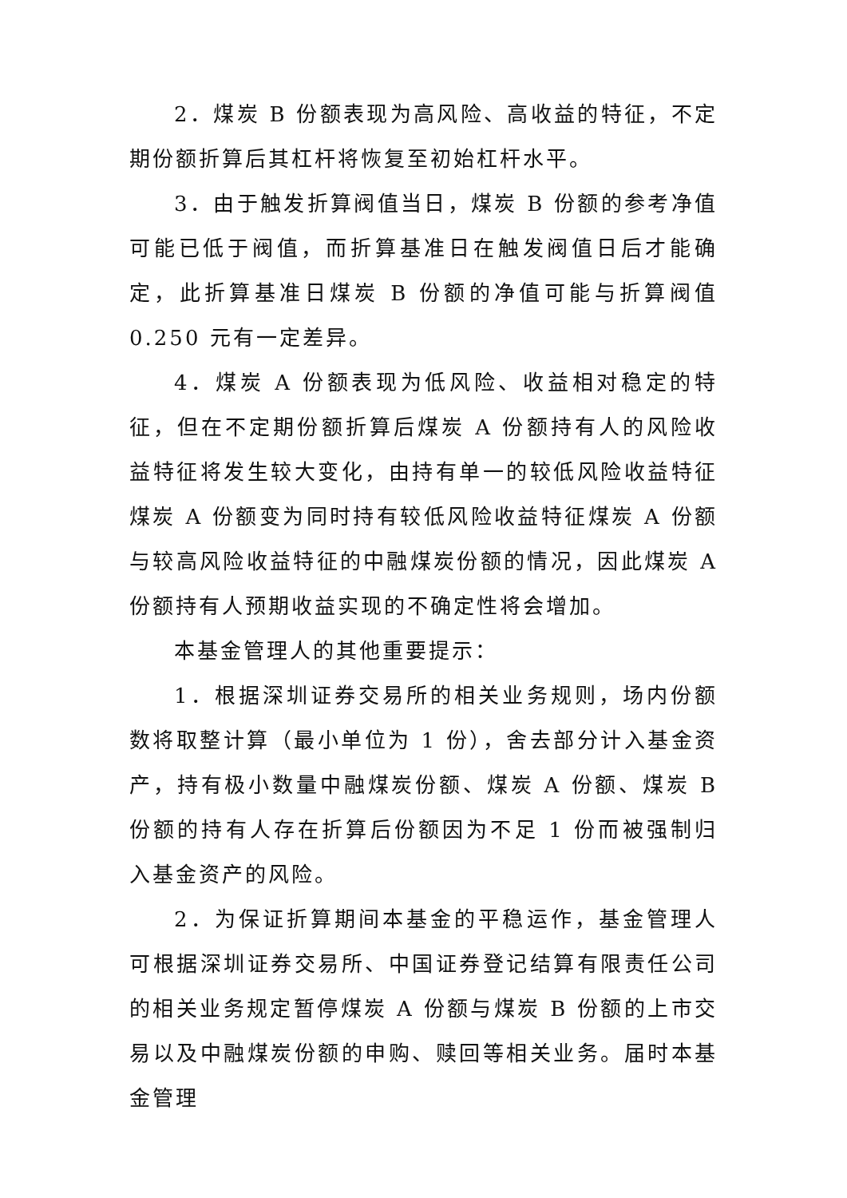2．煤炭 B 份额表现为高风险、高收益的特征，不定期份额折算后其杠杆将恢复至初始杠杆水平。
3．由于触发折算阀值当日，煤炭 B 份额的参考净值可能已低于阀值，而折算基准日在触发阀值日后才能确定，此折算基准日煤炭 B 份额的净值可能与折算阀值 0.250 元有一定差异。
4．煤炭 A 份额表现为低风险、收益相对稳定的特征，但在不定期份额折算后煤炭 A 份额持有人的风险收益特征将发生较大变化，由持有单一的较低风险收益特征煤炭 A 份额变为同时持有较低风险收益特征煤炭 A 份额与较高风险收益特征的中融煤炭份额的情况，因此煤炭 A 份额持有人预期收益实现的不确定性将会增加。
本基金管理人的其他重要提示：
1．根据深圳证券交易所的相关业务规则，场内份额数将取整计算（最小单位为 1 份），舍去部分计入基金资产，持有极小数量中融煤炭份额、煤炭 A 份额、煤炭 B 份额的持有人存在折算后份额因为不足 1 份而被强制归入基金资产的风险。
2．为保证折算期间本基金的平稳运作，基金管理人可根据深圳证券交易所、中国证券登记结算有限责任公司的相关业务规定暂停煤炭 A 份额与煤炭 B 份额的上市交易以及中融煤炭份额的申购、赎回等相关业务。届时本基金管理